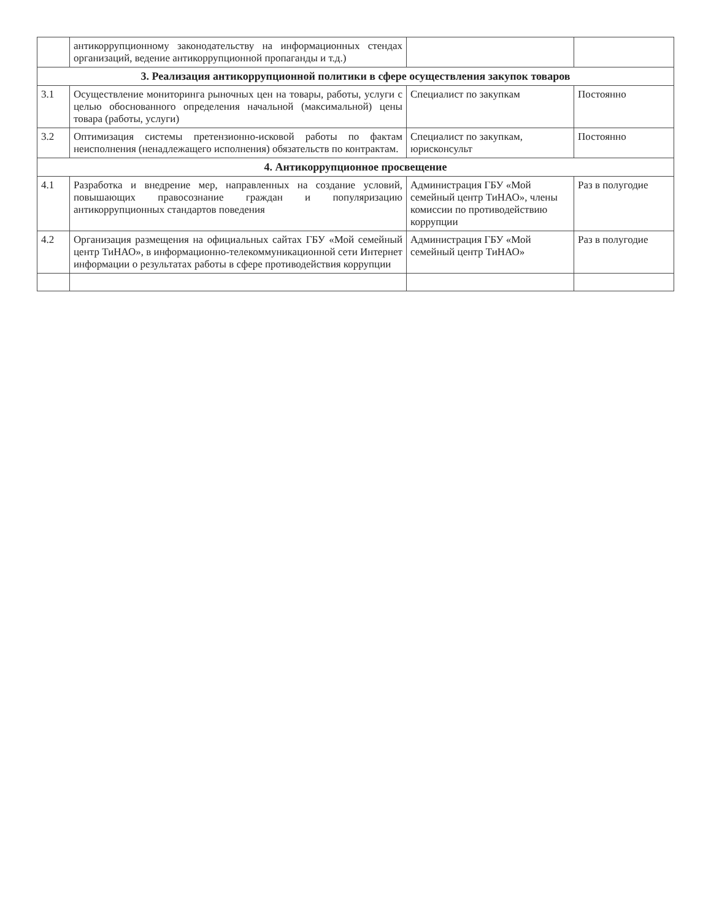| | антикоррупционному законодательству на информационных стендах организаций, ведение антикоррупционной пропаганды и т.д.) | | |
| 3. Реализация антикоррупционной политики в сфере осуществления закупок товаров | | | |
| 3.1 | Осуществление мониторинга рыночных цен на товары, работы, услуги с целью обоснованного определения начальной (максимальной) цены товара (работы, услуги) | Специалист по закупкам | Постоянно |
| 3.2 | Оптимизация системы претензионно-исковой работы по фактам неисполнения (ненадлежащего исполнения) обязательств по контрактам. | Специалист по закупкам, юрисконсульт | Постоянно |
| 4. Антикоррупционное просвещение | | | |
| 4.1 | Разработка и внедрение мер, направленных на создание условий, повышающих правосознание граждан и популяризацию антикоррупционных стандартов поведения | Администрация ГБУ «Мой семейный центр ТиНАО», члены комиссии по противодействию коррупции | Раз в полугодие |
| 4.2 | Организация размещения на официальных сайтах ГБУ «Мой семейный центр ТиНАО», в информационно-телекоммуникационной сети Интернет информации о результатах работы в сфере противодействия коррупции | Администрация ГБУ «Мой семейный центр ТиНАО» | Раз в полугодие |